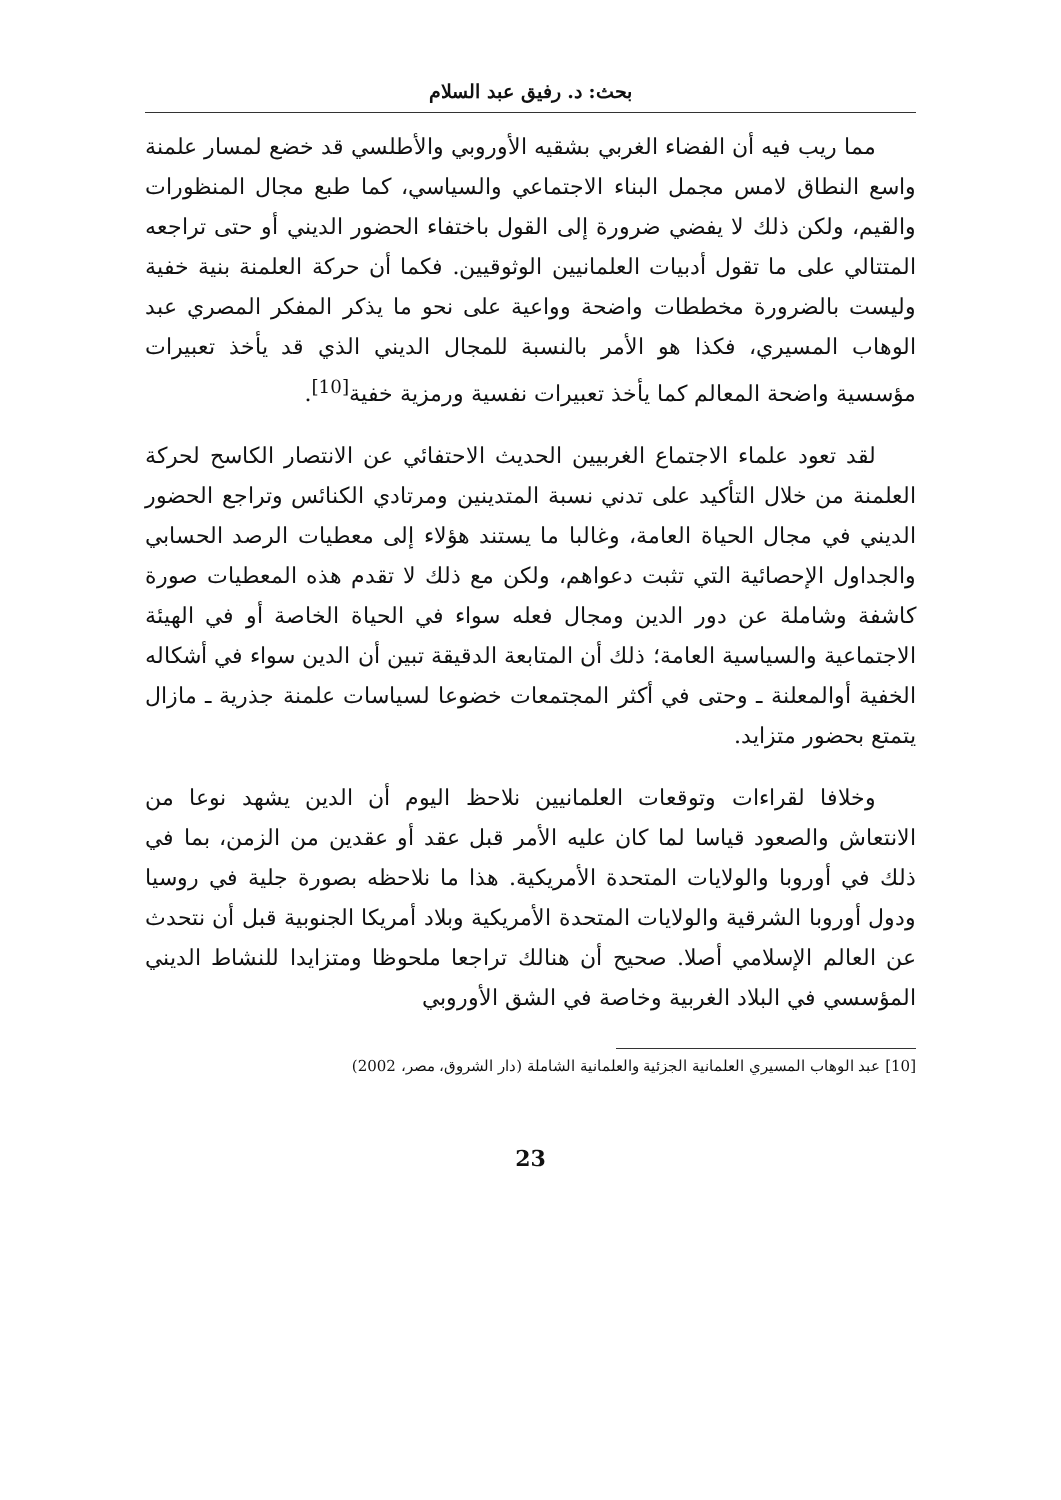بحث: د. رفيق عبد السلام
مما ريب فيه أن الفضاء الغربي بشقيه الأوروبي والأطلسي قد خضع لمسار علمنة واسع النطاق لامس مجمل البناء الاجتماعي والسياسي، كما طبع مجال المنظورات والقيم، ولكن ذلك لا يفضي ضرورة إلى القول باختفاء الحضور الديني أو حتى تراجعه المتتالي على ما تقول أدبيات العلمانيين الوثوقيين. فكما أن حركة العلمنة بنية خفية وليست بالضرورة مخططات واضحة وواعية على نحو ما يذكر المفكر المصري عبد الوهاب المسيري، فكذا هو الأمر بالنسبة للمجال الديني الذي قد يأخذ تعبيرات مؤسسية واضحة المعالم كما يأخذ تعبيرات نفسية ورمزية خفية<sup>[10]</sup>.
لقد تعود علماء الاجتماع الغربيين الحديث الاحتفائي عن الانتصار الكاسح لحركة العلمنة من خلال التأكيد على تدني نسبة المتدينين ومرتادي الكنائس وتراجع الحضور الديني في مجال الحياة العامة، وغالبا ما يستند هؤلاء إلى معطيات الرصد الحسابي والجداول الإحصائية التي تثبت دعواهم، ولكن مع ذلك لا تقدم هذه المعطيات صورة كاشفة وشاملة عن دور الدين ومجال فعله سواء في الحياة الخاصة أو في الهيئة الاجتماعية والسياسية العامة؛ ذلك أن المتابعة الدقيقة تبين أن الدين سواء في أشكاله الخفية أوالمعلنة ـ وحتى في أكثر المجتمعات خضوعا لسياسات علمنة جذرية ـ مازال يتمتع بحضور متزايد.
وخلافا لقراءات وتوقعات العلمانيين نلاحظ اليوم أن الدين يشهد نوعا من الانتعاش والصعود قياسا لما كان عليه الأمر قبل عقد أو عقدين من الزمن، بما في ذلك في أوروبا والولايات المتحدة الأمريكية. هذا ما نلاحظه بصورة جلية في روسيا ودول أوروبا الشرقية والولايات المتحدة الأمريكية وبلاد أمريكا الجنوبية قبل أن نتحدث عن العالم الإسلامي أصلا. صحيح أن هنالك تراجعا ملحوظا ومتزايدا للنشاط الديني المؤسسي في البلاد الغربية وخاصة في الشق الأوروبي
[10] عبد الوهاب المسيري العلمانية الجزئية والعلمانية الشاملة (دار الشروق، مصر، 2002)
23